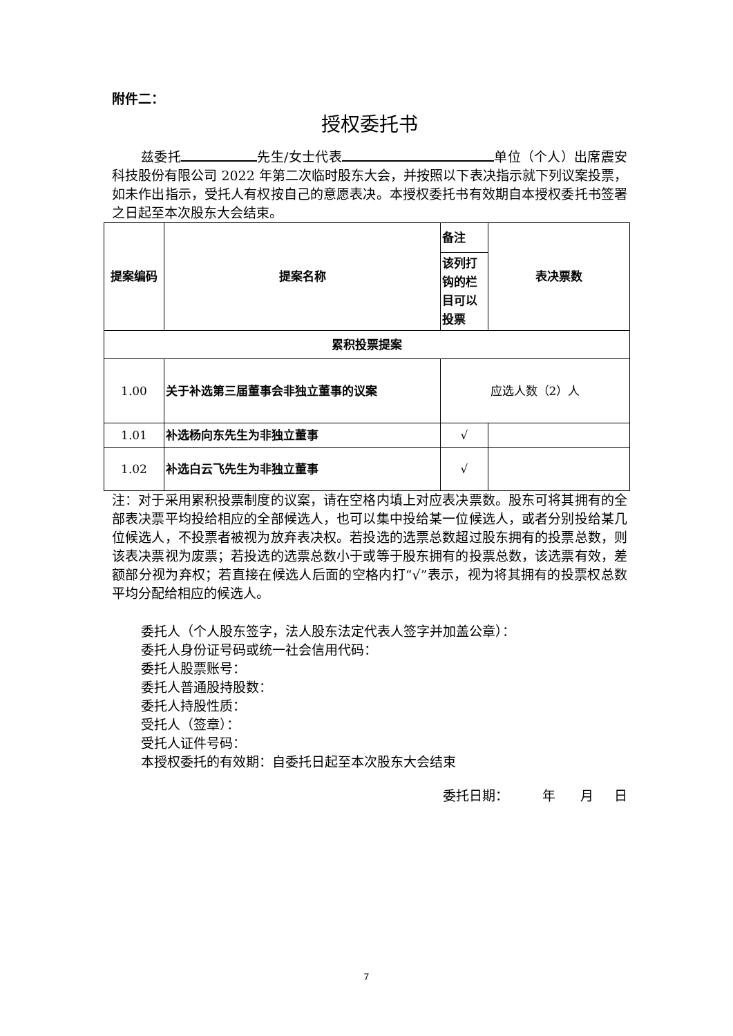附件二：
授权委托书
兹委托 先生/女士代表 单位（个人）出席震安科技股份有限公司 2022 年第二次临时股东大会，并按照以下表决指示就下列议案投票，如未作出指示，受托人有权按自己的意愿表决。本授权委托书有效期自本授权委托书签署之日起至本次股东大会结束。
| 提案编码 | 提案名称 | 备注 | 表决票数 |
| --- | --- | --- | --- |
| | | 该列打钩的栏目可以投票 | |
| 累积投票提案 | | | |
| 1.00 | 关于补选第三届董事会非独立董事的议案 | 应选人数（2）人 | |
| 1.01 | 补选杨向东先生为非独立董事 | √ | |
| 1.02 | 补选白云飞先生为非独立董事 | √ | |
注：对于采用累积投票制度的议案，请在空格内填上对应表决票数。股东可将其拥有的全部表决票平均投给相应的全部候选人，也可以集中投给某一位候选人，或者分别投给某几位候选人，不投票者被视为放弃表决权。若投选的选票总数超过股东拥有的投票总数，则该表决票视为废票；若投选的选票总数小于或等于股东拥有的投票总数，该选票有效，差额部分视为弃权；若直接在候选人后面的空格内打“√”表示，视为将其拥有的投票权总数平均分配给相应的候选人。
委托人（个人股东签字，法人股东法定代表人签字并加盖公章）：
委托人身份证号码或统一社会信用代码：
委托人股票账号：
委托人普通股持股数：
委托人持股性质：
受托人（签章）：
受托人证件号码：
本授权委托的有效期：自委托日起至本次股东大会结束
委托日期： 年 月 日
7